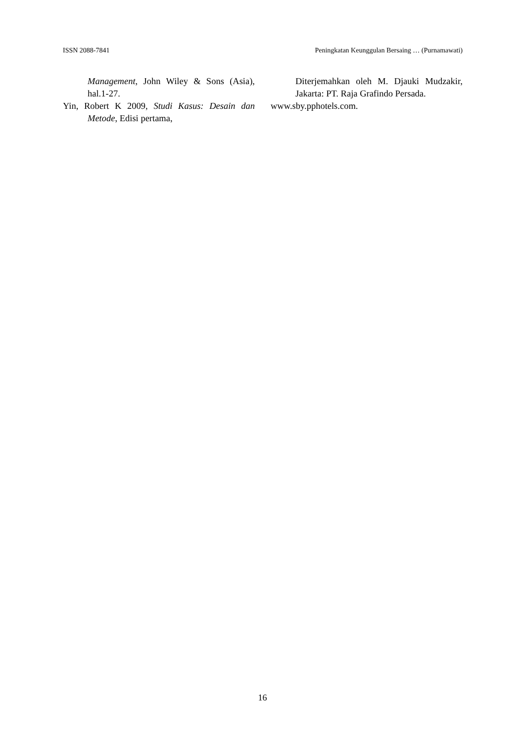ISSN 2088-7841 Peningkatan Keunggulan Bersaing … (Purnamawati)
Management, John Wiley & Sons (Asia), hal.1-27.
Yin, Robert K 2009, Studi Kasus: Desain dan Metode, Edisi pertama,
Diterjemahkan oleh M. Djauki Mudzakir, Jakarta: PT. Raja Grafindo Persada.
www.sby.pphotels.com.
16